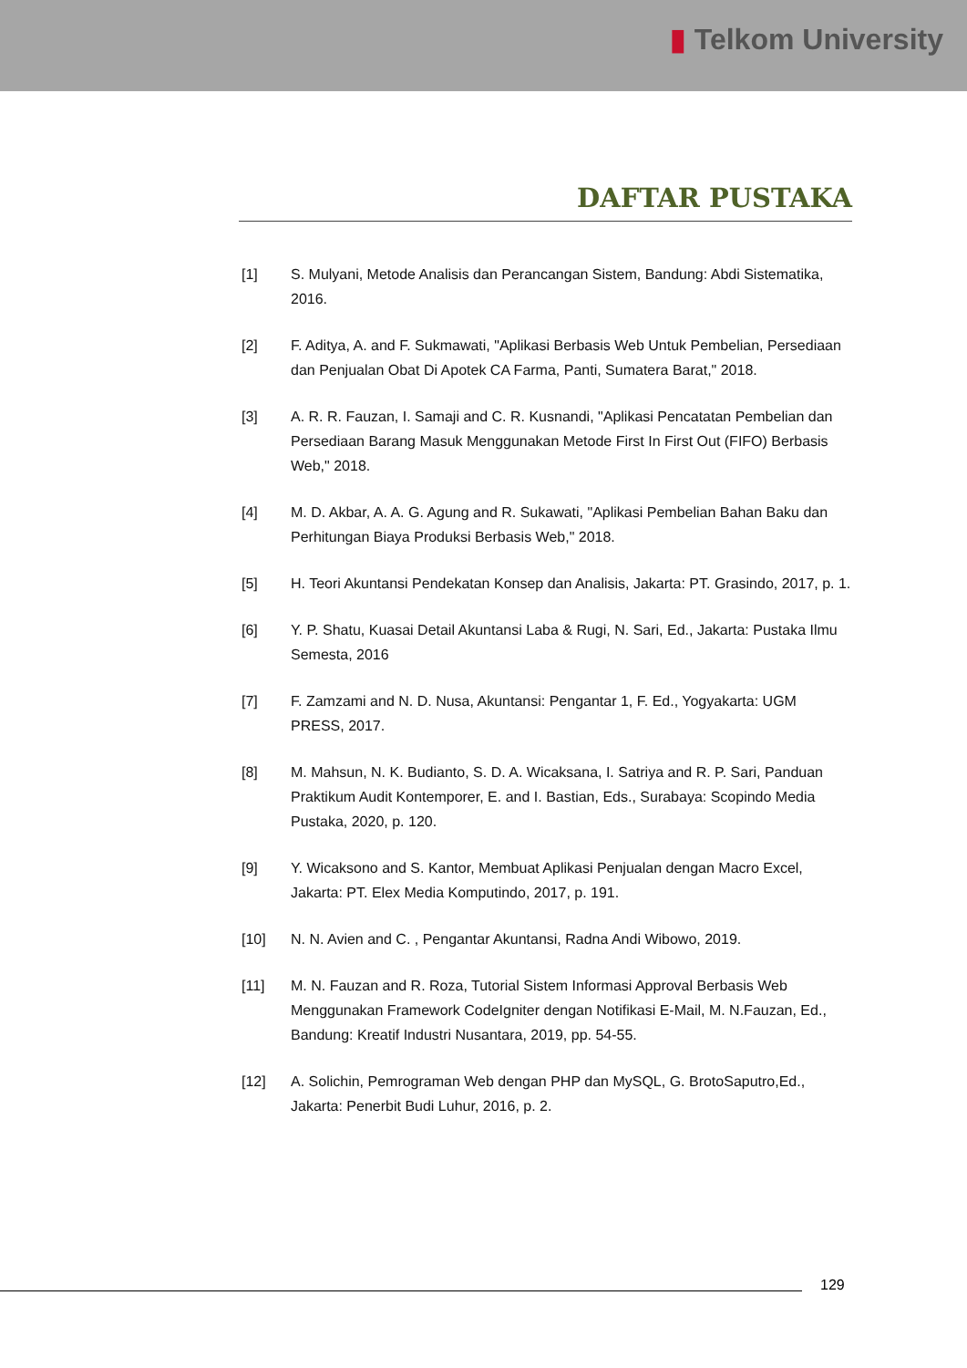▮ Telkom University
DAFTAR PUSTAKA
[1] S. Mulyani, Metode Analisis dan Perancangan Sistem, Bandung: Abdi Sistematika, 2016.
[2] F. Aditya, A. and F. Sukmawati, "Aplikasi Berbasis Web Untuk Pembelian, Persediaan dan Penjualan Obat Di Apotek CA Farma, Panti, Sumatera Barat," 2018.
[3] A. R. R. Fauzan, I. Samaji and C. R. Kusnandi, "Aplikasi Pencatatan Pembelian dan Persediaan Barang Masuk Menggunakan Metode First In First Out (FIFO) Berbasis Web," 2018.
[4] M. D. Akbar, A. A. G. Agung and R. Sukawati, "Aplikasi Pembelian Bahan Baku dan Perhitungan Biaya Produksi Berbasis Web," 2018.
[5] H. Teori Akuntansi Pendekatan Konsep dan Analisis, Jakarta: PT. Grasindo, 2017, p. 1.
[6] Y. P. Shatu, Kuasai Detail Akuntansi Laba & Rugi, N. Sari, Ed., Jakarta: Pustaka Ilmu Semesta, 2016
[7] F. Zamzami and N. D. Nusa, Akuntansi: Pengantar 1, F. Ed., Yogyakarta: UGM PRESS, 2017.
[8] M. Mahsun, N. K. Budianto, S. D. A. Wicaksana, I. Satriya and R. P. Sari, Panduan Praktikum Audit Kontemporer, E. and I. Bastian, Eds., Surabaya: Scopindo Media Pustaka, 2020, p. 120.
[9] Y. Wicaksono and S. Kantor, Membuat Aplikasi Penjualan dengan Macro Excel, Jakarta: PT. Elex Media Komputindo, 2017, p. 191.
[10] N. N. Avien and C. , Pengantar Akuntansi, Radna Andi Wibowo, 2019.
[11] M. N. Fauzan and R. Roza, Tutorial Sistem Informasi Approval Berbasis Web Menggunakan Framework CodeIgniter dengan Notifikasi E-Mail, M. N.Fauzan, Ed., Bandung: Kreatif Industri Nusantara, 2019, pp. 54-55.
[12] A. Solichin, Pemrograman Web dengan PHP dan MySQL, G. BrotoSaputro,Ed., Jakarta: Penerbit Budi Luhur, 2016, p. 2.
129